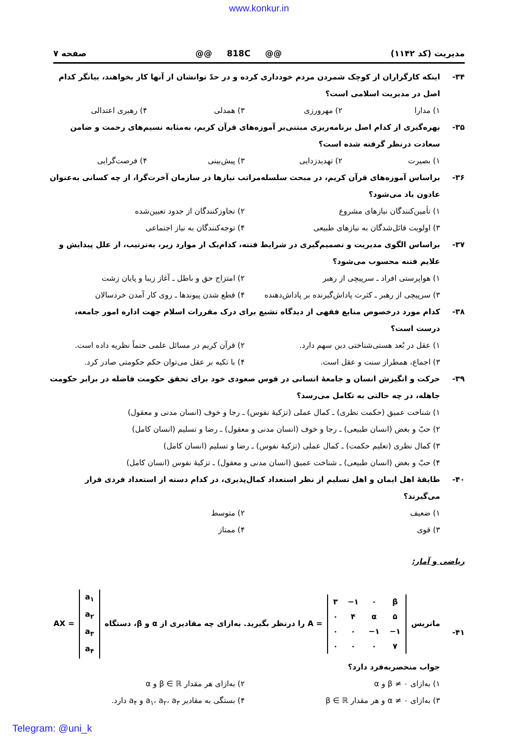www.konkur.in
مدیریت (کد ۱۱۴۲) @@ 818C @@ صفحه ۷
۳۴- اینکه کارگزاران از کوچک شمردن مردم خودداری کرده و در حدّ توانشان از آنها کار بخواهند، بیانگر کدام اصل در مدیریت اسلامی است؟
۱) مدارا ۲) مهرورزی ۳) همدلی ۴) رهبری اعتدالی
۳۵- بهره‌گیری از کدام اصل برنامه‌ریزی مبتنی‌بر آموزه‌های قرآن کریم، به‌مثابه نسیم‌های رحمت و ضامن سعادت درنظر گرفته شده است؟
۱) بصیرت ۲) تهدیدزدایی ۳) پیش‌بینی ۴) فرصت‌گرایی
۳۶- براساس آموزه‌های قرآن کریم، در مبحث سلسله‌مراتب نیازها در سازمان آخرت‌گرا، از چه کسانی به‌عنوان عادون یاد می‌شود؟
۱) تأمین‌کنندگان نیازهای مشروع ۲) تجاوزکنندگان از حدود تعیین‌شده ۳) اولویت قائل‌شدگان به نیازهای طبیعی ۴) توجه‌کنندگان به نیاز اجتماعی
۳۷- براساس الگوی مدیریت و تصمیم‌گیری در شرایط فتنه، کدام‌یک از موارد زیر، به‌ترتیب، از علل پیدایش و علایم فتنه محسوب می‌شود؟
۱) هواپرستی افراد ـ سرپیچی از رهبر ۲) امتزاج حق و باطل ـ آغاز زیبا و پایان زشت ۳) سرپیچی از رهبر ـ کثرت پاداش‌گیرنده بر پاداش‌دهنده ۴) قطع شدن پیوندها ـ روی کار آمدن خردسالان
۳۸- کدام مورد درخصوص منابع فقهی از دیدگاه تشیع برای درک مقررات اسلام جهت اداره امور جامعه، درست است؟
۱) عقل در بُعد هستی‌شناختی دین سهم دارد. ۲) قرآن کریم در مسائل علمی حتماً نظریه داده است. ۳) اجماع، همطراز سنت و عقل است. ۴) با تکیه بر عقل می‌توان حکم حکومتی صادر کرد.
۳۹- حرکت و انگیزش انسان و جامعهٔ انسانی در قوس صعودی خود برای تحقق حکومت فاضله در برابر حکومت جاهله، در چه حالتی به تکامل می‌رسد؟
۱) شناخت عمیق (حکمت نظری) ـ کمال عملی (تزکیهٔ نفوس) ـ رجا و خوف (انسان مدنی و معقول)
۲) حبّ و بغض (انسان طبیعی) ـ رجا و خوف (انسان مدنی و معقول) ـ رضا و تسلیم (انسان کامل)
۳) کمال نظری (تعلیم حکمت) ـ کمال عملی (تزکیهٔ نفوس) ـ رضا و تسلیم (انسان کامل)
۴) حبّ و بغض (انسان طبیعی) ـ شناخت عمیق (انسان مدنی و معقول) ـ تزکیهٔ نفوس (انسان کامل)
۴۰- طایفهٔ اهل ایمان و اهل تسلیم از نظر استعداد کمال‌پذیری، در کدام دسته از استعداد فردی قرار می‌گیرند؟
۱) ضعیف ۲) متوسط ۳) قوی ۴) ممتاز
ریاضی و آمار:
۴۱- ماتریس
| ۳ | −۱ | ۰ | β |
| ۰ | ۴ | α | ۵ |
| ۰ | ۰ | −۱ | −۱ |
| ۰ | ۰ | ۰ | ۷ |
= A را درنظر بگیرید. به‌ازای چه مقادیری از α و β، دستگاه
| a<sub>۱</sub> |
| a<sub>۲</sub> |
| a<sub>۳</sub> |
| a<sub>۴</sub> |
= AX جواب منحصربه‌فرد دارد؟
۱) به‌ازای β ≠ ۰ و α ۲) به‌ازای هر مقدار β ∈ ℝ و α ۳) به‌ازای α ≠ ۰ و هر مقدار β ∈ ℝ ۴) بستگی به مقادیر a<sub>۱</sub>، a<sub>۲</sub>، a<sub>۳</sub> و a<sub>۴</sub> دارد.
Telegram: @uni_k